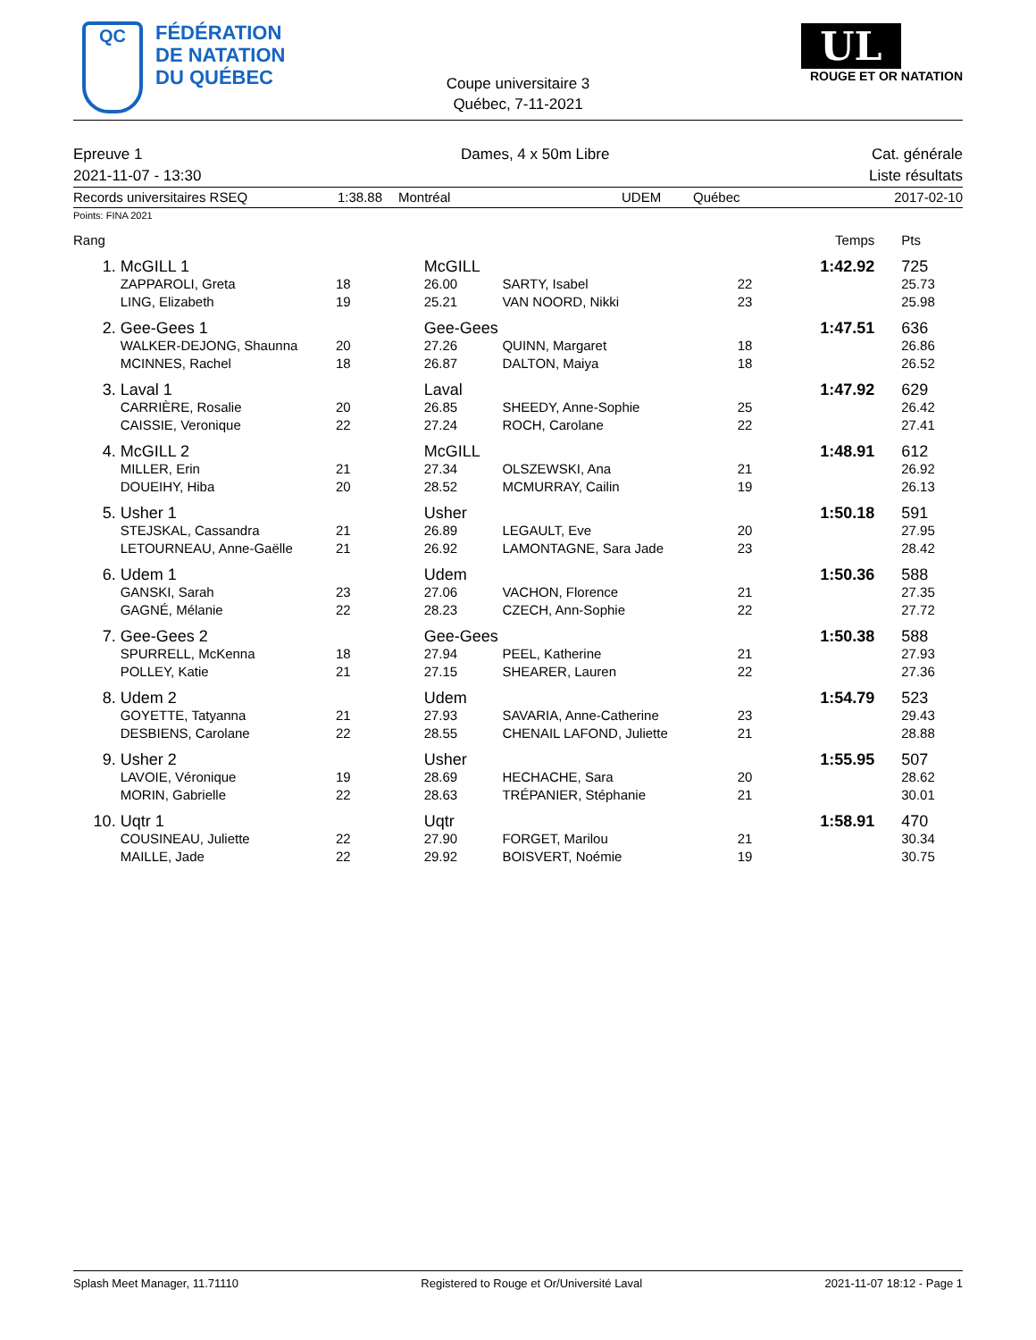QC FÉDÉRATION
DE NATATION
DU QUÉBEC
Coupe universitaire 3
Québec, 7-11-2021
UL
ROUGE ET OR NATATION
Epreuve 1
2021-11-07 - 13:30
Dames, 4 x 50m Libre Cat. générale
Liste résultats
Records universitaires RSEQ 1:38.88 Montréal UDEM Québec 2017-02-10
Points: FINA 2021
| Rang | | | | | | Temps | Pts |
| 1. | McGILL 1 | | McGILL | | | 1:42.92 | 725 |
| | ZAPPAROLI, Greta | 18 | 26.00 | SARTY, Isabel | 22 | | 25.73 |
| | LING, Elizabeth | 19 | 25.21 | VAN NOORD, Nikki | 23 | | 25.98 |
| 2. | Gee-Gees 1 | | Gee-Gees | | | 1:47.51 | 636 |
| | WALKER-DEJONG, Shaunna | 20 | 27.26 | QUINN, Margaret | 18 | | 26.86 |
| | MCINNES, Rachel | 18 | 26.87 | DALTON, Maiya | 18 | | 26.52 |
| 3. | Laval 1 | | Laval | | | 1:47.92 | 629 |
| | CARRIÈRE, Rosalie | 20 | 26.85 | SHEEDY, Anne-Sophie | 25 | | 26.42 |
| | CAISSIE, Veronique | 22 | 27.24 | ROCH, Carolane | 22 | | 27.41 |
| 4. | McGILL 2 | | McGILL | | | 1:48.91 | 612 |
| | MILLER, Erin | 21 | 27.34 | OLSZEWSKI, Ana | 21 | | 26.92 |
| | DOUEIHY, Hiba | 20 | 28.52 | MCMURRAY, Cailin | 19 | | 26.13 |
| 5. | Usher 1 | | Usher | | | 1:50.18 | 591 |
| | STEJSKAL, Cassandra | 21 | 26.89 | LEGAULT, Eve | 20 | | 27.95 |
| | LETOURNEAU, Anne-Gaëlle | 21 | 26.92 | LAMONTAGNE, Sara Jade | 23 | | 28.42 |
| 6. | Udem 1 | | Udem | | | 1:50.36 | 588 |
| | GANSKI, Sarah | 23 | 27.06 | VACHON, Florence | 21 | | 27.35 |
| | GAGNÉ, Mélanie | 22 | 28.23 | CZECH, Ann-Sophie | 22 | | 27.72 |
| 7. | Gee-Gees 2 | | Gee-Gees | | | 1:50.38 | 588 |
| | SPURRELL, McKenna | 18 | 27.94 | PEEL, Katherine | 21 | | 27.93 |
| | POLLEY, Katie | 21 | 27.15 | SHEARER, Lauren | 22 | | 27.36 |
| 8. | Udem 2 | | Udem | | | 1:54.79 | 523 |
| | GOYETTE, Tatyanna | 21 | 27.93 | SAVARIA, Anne-Catherine | 23 | | 29.43 |
| | DESBIENS, Carolane | 22 | 28.55 | CHENAIL LAFOND, Juliette | 21 | | 28.88 |
| 9. | Usher 2 | | Usher | | | 1:55.95 | 507 |
| | LAVOIE, Véronique | 19 | 28.69 | HECHACHE, Sara | 20 | | 28.62 |
| | MORIN, Gabrielle | 22 | 28.63 | TRÉPANIER, Stéphanie | 21 | | 30.01 |
| 10. | Uqtr 1 | | Uqtr | | | 1:58.91 | 470 |
| | COUSINEAU, Juliette | 22 | 27.90 | FORGET, Marilou | 21 | | 30.34 |
| | MAILLE, Jade | 22 | 29.92 | BOISVERT, Noémie | 19 | | 30.75 |
Splash Meet Manager, 11.71110 Registered to Rouge et Or/Université Laval 2021-11-07 18:12 - Page 1